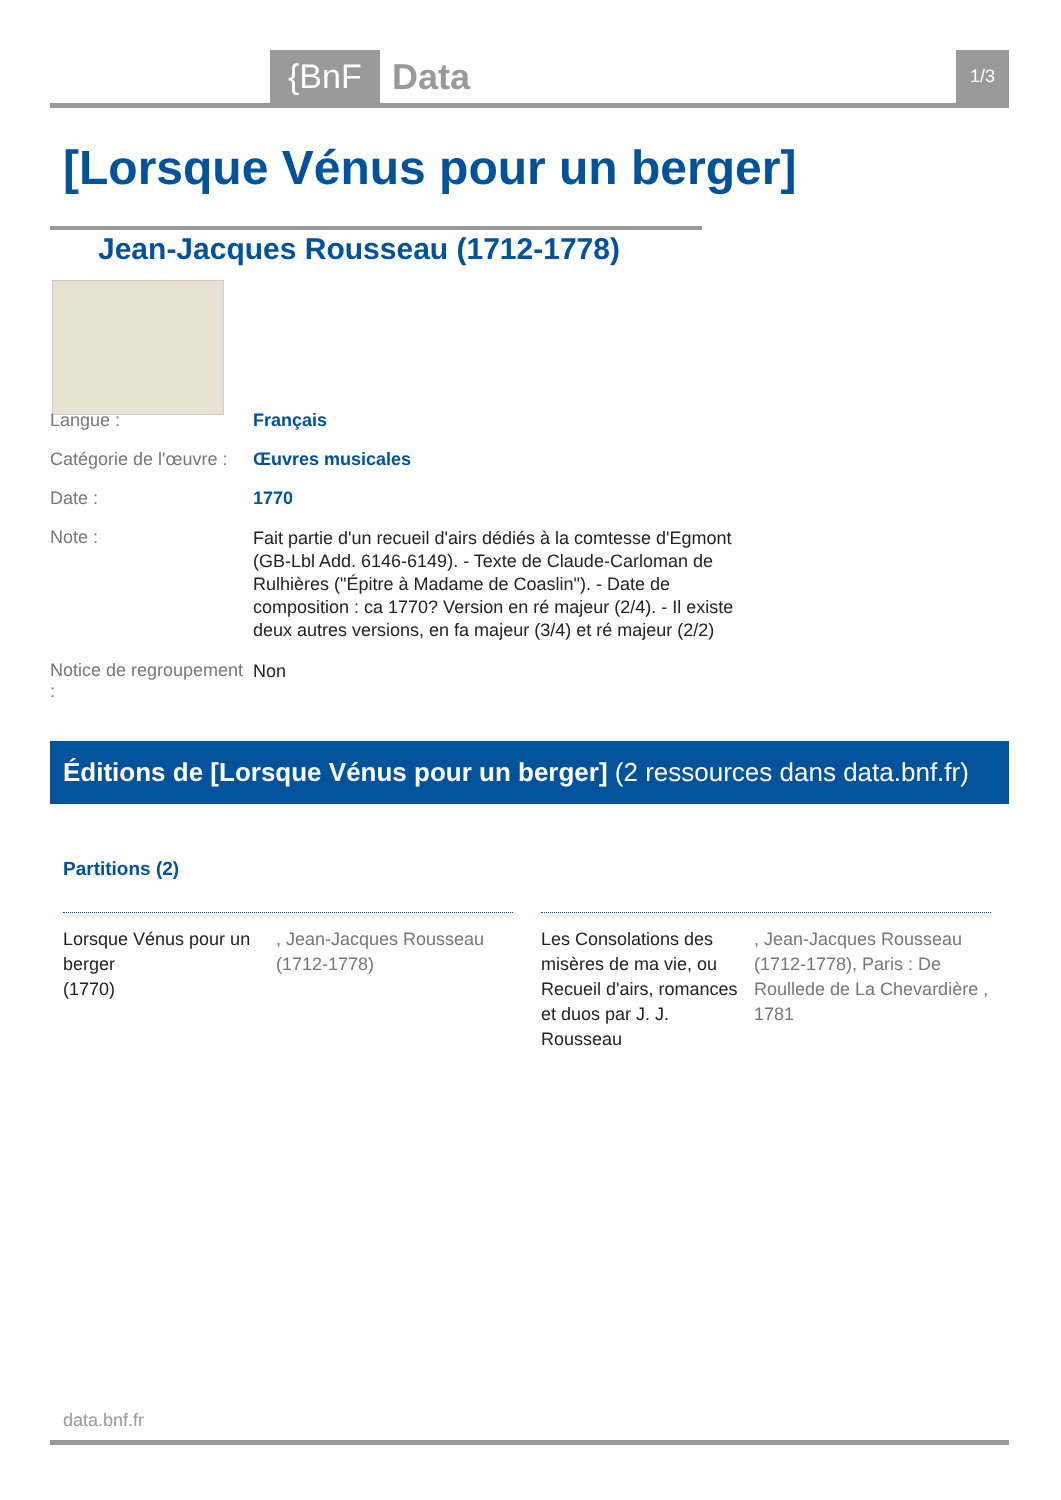{BnF Data 1/3
[Lorsque Vénus pour un berger]
Jean-Jacques Rousseau (1712-1778)
Langue : Français
Catégorie de l'œuvre :
Œuvres musicales
Date : 1770
Note :
Fait partie d'un recueil d'airs dédiés à la comtesse d'Egmont (GB-Lbl Add. 6146-6149). - Texte de Claude-Carloman de Rulhières ("Épitre à Madame de Coaslin"). - Date de composition : ca 1770? Version en ré majeur (2/4). - Il existe deux autres versions, en fa majeur (3/4) et ré majeur (2/2)
Notice de regroupement :
Non
Éditions de [Lorsque Vénus pour un berger] (2 ressources dans data.bnf.fr)
Partitions (2)
Lorsque Vénus pour un berger
(1770)
, Jean-Jacques Rousseau (1712-1778)
Les Consolations des misères de ma vie, ou Recueil d'airs, romances et duos par J. J. Rousseau
, Jean-Jacques Rousseau (1712-1778), Paris : De Roullede de La Chevardière , 1781
data.bnf.fr